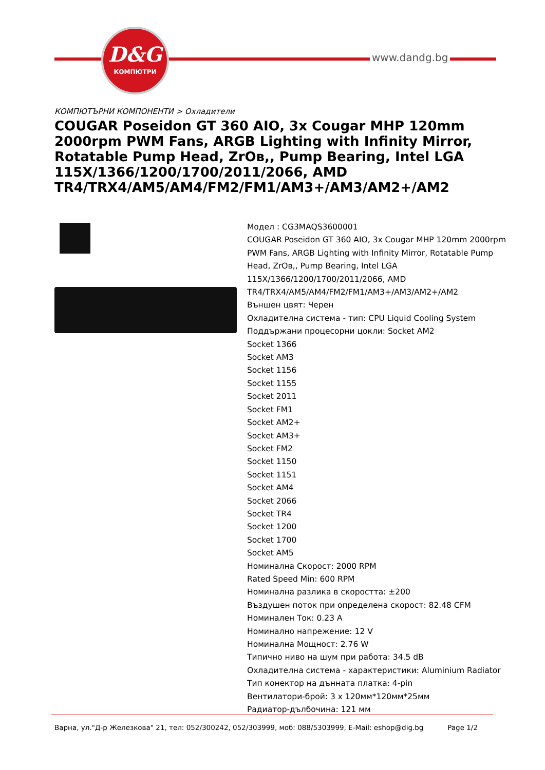D&G
КОМПЮТРИ
www.dandg.bg
КОМПЮТЪРНИ КОМПОНЕНТИ > Охладители
COUGAR Poseidon GT 360 AIO, 3x Cougar MHP 120mm 2000rpm PWM Fans, ARGB Lighting with Infinity Mirror, Rotatable Pump Head, ZrOв,, Pump Bearing, Intel LGA 115X/1366/1200/1700/2011/2066, AMD TR4/TRX4/AM5/AM4/FM2/FM1/AM3+/AM3/AM2+/AM2
Модел : CG3MAQS3600001
COUGAR Poseidon GT 360 AIO, 3x Cougar MHP 120mm 2000rpm PWM Fans, ARGB Lighting with Infinity Mirror, Rotatable Pump Head, ZrOв,, Pump Bearing, Intel LGA 115X/1366/1200/1700/2011/2066, AMD TR4/TRX4/AM5/AM4/FM2/FM1/AM3+/AM3/AM2+/AM2
Външен цвят: Черен
Охладителна система - тип: CPU Liquid Cooling System
Поддържани процесорни цокли: Socket AM2
Socket 1366
Socket AM3
Socket 1156
Socket 1155
Socket 2011
Socket FM1
Socket AM2+
Socket AM3+
Socket FM2
Socket 1150
Socket 1151
Socket AM4
Socket 2066
Socket TR4
Socket 1200
Socket 1700
Socket AM5
Номинална Скорост: 2000 RPM
Rated Speed Min: 600 RPM
Номинална разлика в скоростта: ±200
Въздушен поток при определена скорост: 82.48 CFM
Номинален Ток: 0.23 A
Номинално напрежение: 12 V
Номинална Мощност: 2.76 W
Типично ниво на шум при работа: 34.5 dB
Охладителна система - характеристики: Aluminium Radiator
Тип конектор на дънната платка: 4-pin
Вентилатори-брой: 3 x 120мм*120мм*25мм
Радиатор-дълбочина: 121 мм
Варна, ул."Д-р Железкова" 21, тел: 052/300242, 052/303999, моб: 088/5303999, E-Mail: eshop@dig.bg Page 1/2